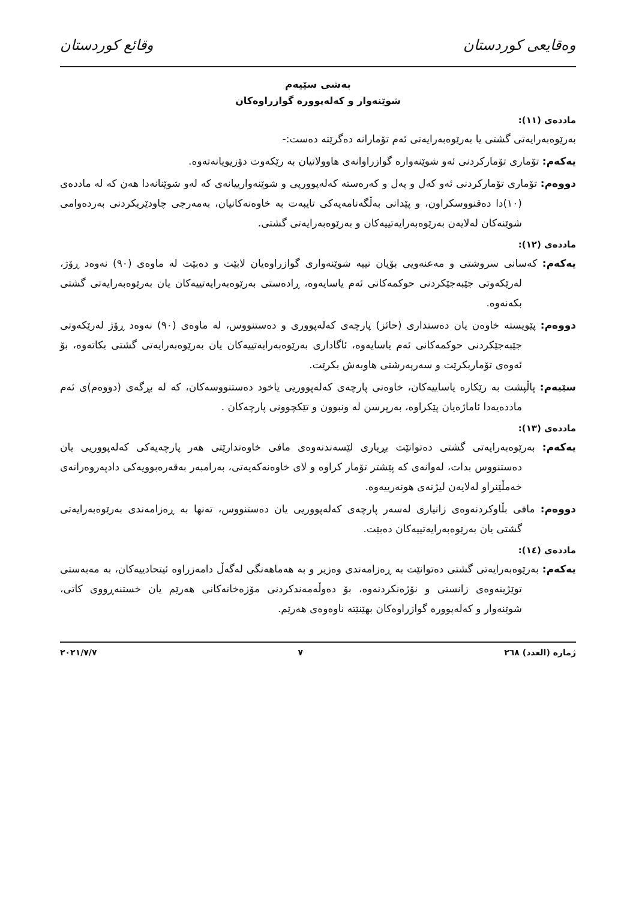وەقایعی کوردستان وقائع كوردستان
بەشی سێیەم
شوێنەوار و کەلەپوورە گوازراوەکان
ماددەی (١١):
بەرێوەبەرایەتی گشتی یا بەرێوەبەرایەتی ئەم تۆمارانە دەگرێتە دەست:-
یەکەم: تۆماری تۆمارکردنی ئەو شوێنەوارە گوازراوانەی هاوولاتیان بە رێکەوت دۆزیویانەتەوە.
دووەم: تۆماری تۆمارکردنی ئەو کەل و پەل و کەرەستە کەلەپوورپی و شوێنەوارییانەی کە لەو شوێنانەدا هەن کە لە ماددەی (١٠)دا دەقنووسکراون، و پێدانی بەڵگەنامەیەکی تایبەت بە خاوەنەکانیان، بەمەرجی چاودێریکردنی بەردەوامی شوێنەکان لەلایەن بەرێوەبەرایەتییەکان و بەرێوەبەرایەتی گشتی.
ماددەی (١٢):
یەکەم: کەسانی سروشتی و مەعنەویی بۆیان نییە شوێنەواری گوازراوەیان لابێت و دەبێت لە ماوەی (٩٠) نەوەد ڕۆژ، لەرێکەوتی جێبەجێکردنی حوکمەکانی ئەم یاسایەوە، ڕادەستی بەرێوەبەرایەتییەکان یان بەرێوەبەرایەتی گشتی بکەنەوە.
دووەم: پێویستە خاوەن یان دەستداری (حائز) پارچەی کەلەپووری و دەستنووس، لە ماوەی (٩٠) نەوەد ڕۆژ لەرێکەوتی جێبەجێکردنی حوکمەکانی ئەم یاسایەوە، ئاگاداری بەرێوەبەرایەتییەکان یان بەرێوەبەرایەتی گشتی بکاتەوە، بۆ ئەوەی تۆماربکرێت و سەرپەرشتی هاوبەش بکرێت.
سێیەم: پاڵپشت بە رێکارە یاساییەکان، خاوەنی پارچەی کەلەپووریی یاخود دەستنووسەکان، کە لە بڕگەی (دووەم)ی ئەم ماددەیەدا ئاماژەیان پێکراوە، بەرپرسن لە ونبوون و تێکچوونی پارچەکان .
ماددەی (١٣):
یەکەم: بەرێوەبەرایەتی گشتی دەتوانێت بڕیاری لێسەندنەوەی مافی خاوەندارێتی هەر پارچەیەکی کەلەپووریی یان دەستنووس بدات، لەوانەی کە پێشتر تۆمار کراوە و لای خاوەنەکەیەتی، بەرامبەر بەقەرەبوویەکی دادپەروەرانەی خەمڵێنراو لەلایەن لیژنەی هونەرییەوە.
دووەم: مافی بڵاوکردنەوەی زانیاری لەسەر پارچەی کەلەپووریی یان دەستنووس، تەنها بە ڕەزامەندی بەرێوەبەرایەتی گشتی یان بەرێوەبەرایەتییەکان دەبێت.
ماددەی (١٤):
یەکەم: بەرێوەبەرایەتی گشتی دەتوانێت بە ڕەزامەندی وەزیر و بە هەماهەنگی لەگەڵ دامەزراوە ئیتحادییەکان، بە مەبەستی توێژینەوەی زانستی و نۆژەنکردنەوە، بۆ دەوڵەمەندکردنی مۆزەخانەکانی هەرێم یان خستنەڕووی کاتی، شوێنەوار و کەلەپوورە گوازراوەکان بهێنێتە ناوەوەی هەرێم.
ژمارە (العدد) ٢٦٨ ٧ ٢٠٢١/٧/٧